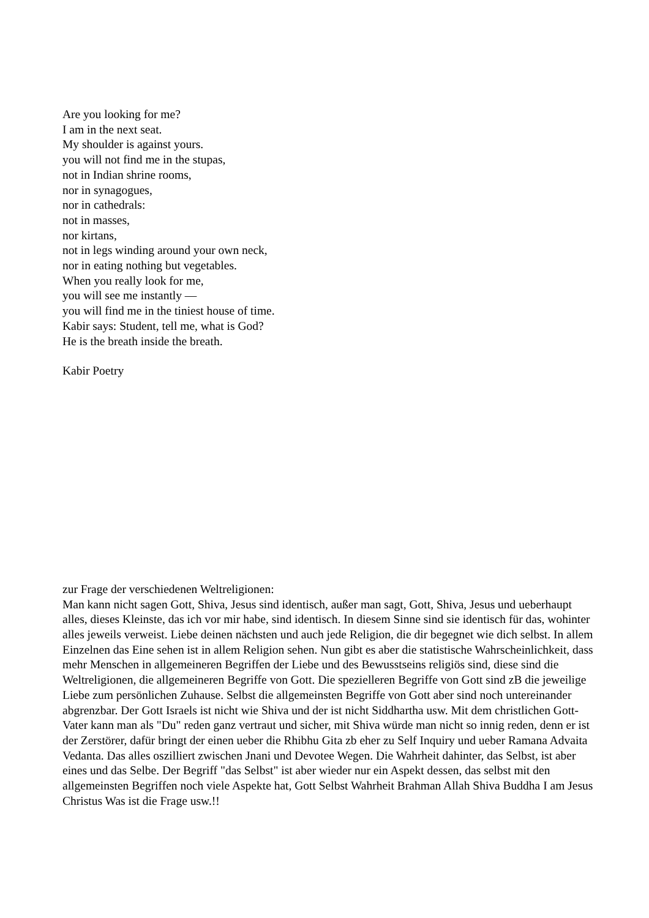Are you looking for me?
I am in the next seat.
My shoulder is against yours.
you will not find me in the stupas,
not in Indian shrine rooms,
nor in synagogues,
nor in cathedrals:
not in masses,
nor kirtans,
not in legs winding around your own neck,
nor in eating nothing but vegetables.
When you really look for me,
you will see me instantly —
you will find me in the tiniest house of time.
Kabir says: Student, tell me, what is God?
He is the breath inside the breath.
Kabir Poetry
zur Frage der verschiedenen Weltreligionen:
Man kann nicht sagen Gott, Shiva, Jesus sind identisch, außer man sagt, Gott, Shiva, Jesus und ueberhaupt alles, dieses Kleinste, das ich vor mir habe, sind identisch. In diesem Sinne sind sie identisch für das, wohinter alles jeweils verweist. Liebe deinen nächsten und auch jede Religion, die dir begegnet wie dich selbst. In allem Einzelnen das Eine sehen ist in allem Religion sehen. Nun gibt es aber die statistische Wahrscheinlichkeit, dass mehr Menschen in allgemeineren Begriffen der Liebe und des Bewusstseins religiös sind, diese sind die Weltreligionen, die allgemeineren Begriffe von Gott. Die spezielleren Begriffe von Gott sind zB die jeweilige Liebe zum persönlichen Zuhause. Selbst die allgemeinsten Begriffe von Gott aber sind noch untereinander abgrenzbar. Der Gott Israels ist nicht wie Shiva und der ist nicht Siddhartha usw. Mit dem christlichen Gott-Vater kann man als "Du" reden ganz vertraut und sicher, mit Shiva würde man nicht so innig reden, denn er ist der Zerstörer, dafür bringt der einen ueber die Rhibhu Gita zb eher zu Self Inquiry und ueber Ramana Advaita Vedanta. Das alles oszilliert zwischen Jnani und Devotee Wegen. Die Wahrheit dahinter, das Selbst, ist aber eines und das Selbe. Der Begriff "das Selbst" ist aber wieder nur ein Aspekt dessen, das selbst mit den allgemeinsten Begriffen noch viele Aspekte hat, Gott Selbst Wahrheit Brahman Allah Shiva Buddha I am Jesus Christus Was ist die Frage usw.!!